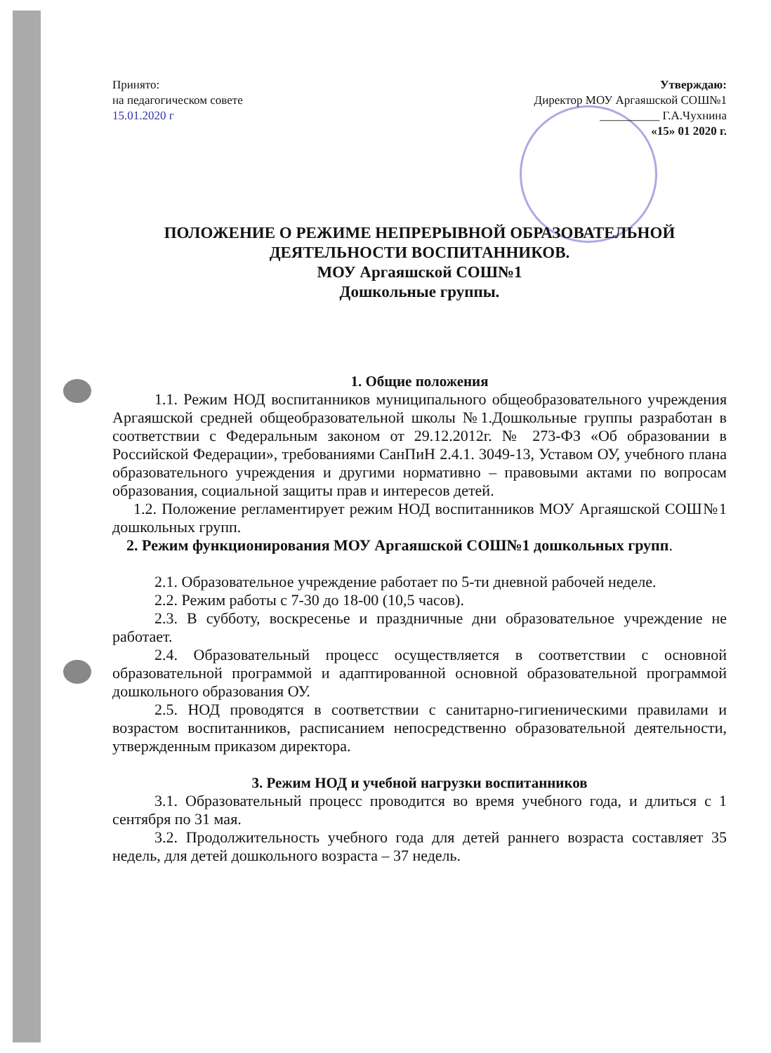Принято:
на педагогическом совете
15.01.2020 г
Утверждаю:
Директор МОУ Аргаяшской СОШ№1
__________ Г.А.Чухнина
«15» 01 2020 г.
ПОЛОЖЕНИЕ О РЕЖИМЕ НЕПРЕРЫВНОЙ ОБРАЗОВАТЕЛЬНОЙ ДЕЯТЕЛЬНОСТИ ВОСПИТАННИКОВ.
МОУ Аргаяшской СОШ№1
Дошкольные группы.
1. Общие положения
1.1. Режим НОД воспитанников муниципального общеобразовательного учреждения Аргаяшской средней общеобразовательной школы №1.Дошкольные группы разработан в соответствии с Федеральным законом от 29.12.2012г. № 273-ФЗ «Об образовании в Российской Федерации», требованиями СанПиН 2.4.1. 3049-13, Уставом ОУ, учебного плана образовательного учреждения и другими нормативно – правовыми актами по вопросам образования, социальной защиты прав и интересов детей.
1.2. Положение регламентирует режим НОД воспитанников МОУ Аргаяшской СОШ№1 дошкольных групп.
2. Режим функционирования МОУ Аргаяшской СОШ№1 дошкольных групп.
2.1. Образовательное учреждение работает по 5-ти дневной рабочей неделе.
2.2. Режим работы с 7-30 до 18-00 (10,5 часов).
2.3. В субботу, воскресенье и праздничные дни образовательное учреждение не работает.
2.4. Образовательный процесс осуществляется в соответствии с основной образовательной программой и адаптированной основной образовательной программой дошкольного образования ОУ.
2.5. НОД проводятся в соответствии с санитарно-гигиеническими правилами и возрастом воспитанников, расписанием непосредственно образовательной деятельности, утвержденным приказом директора.
3. Режим НОД и учебной нагрузки воспитанников
3.1. Образовательный процесс проводится во время учебного года, и длиться с 1 сентября по 31 мая.
3.2. Продолжительность учебного года для детей раннего возраста составляет 35 недель, для детей дошкольного возраста – 37 недель.